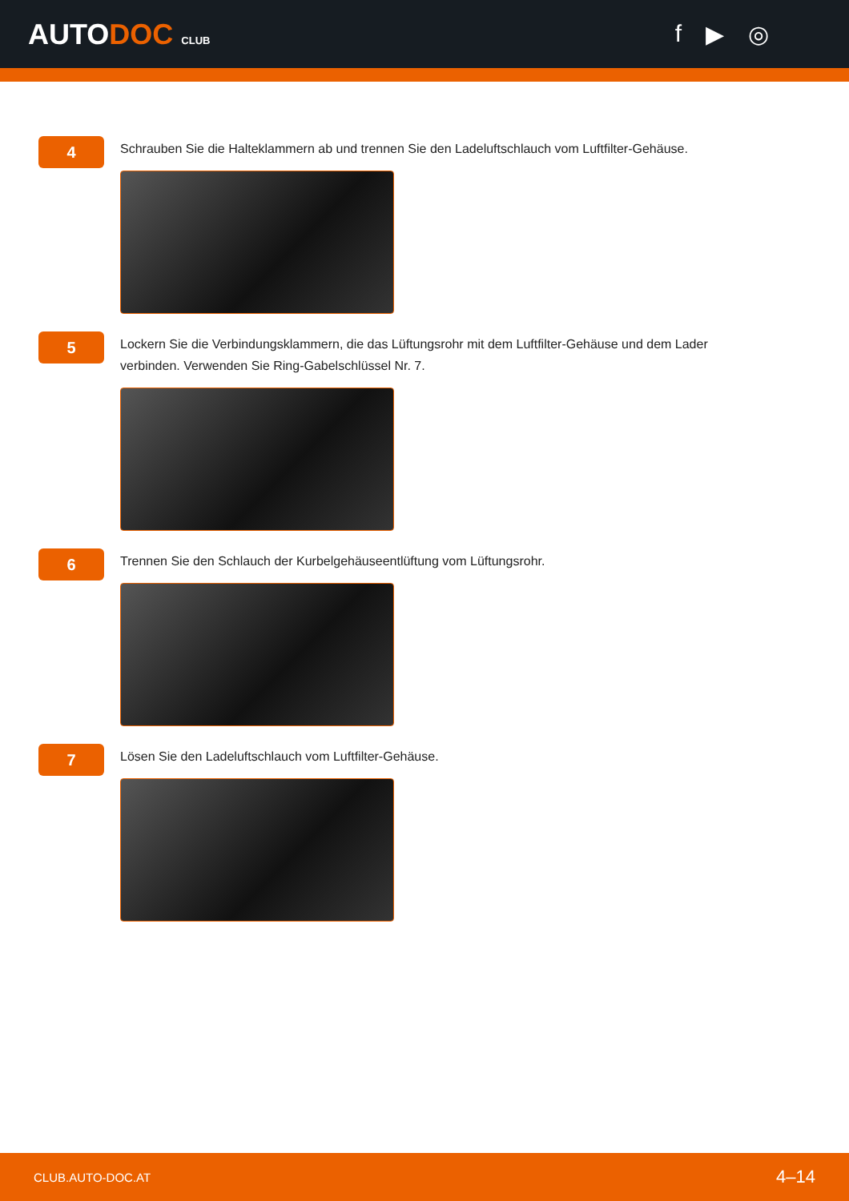AUTODOC CLUB
f ▶ ◎
4
Schrauben Sie die Halteklammern ab und trennen Sie den Ladeluftschlauch vom Luftfilter-Gehäuse.
5
Lockern Sie die Verbindungsklammern, die das Lüftungsrohr mit dem Luftfilter-Gehäuse und dem Lader verbinden. Verwenden Sie Ring-Gabelschlüssel Nr. 7.
6
Trennen Sie den Schlauch der Kurbelgehäuseentlüftung vom Lüftungsrohr.
7
Lösen Sie den Ladeluftschlauch vom Luftfilter-Gehäuse.
CLUB.AUTO-DOC.AT 4–14